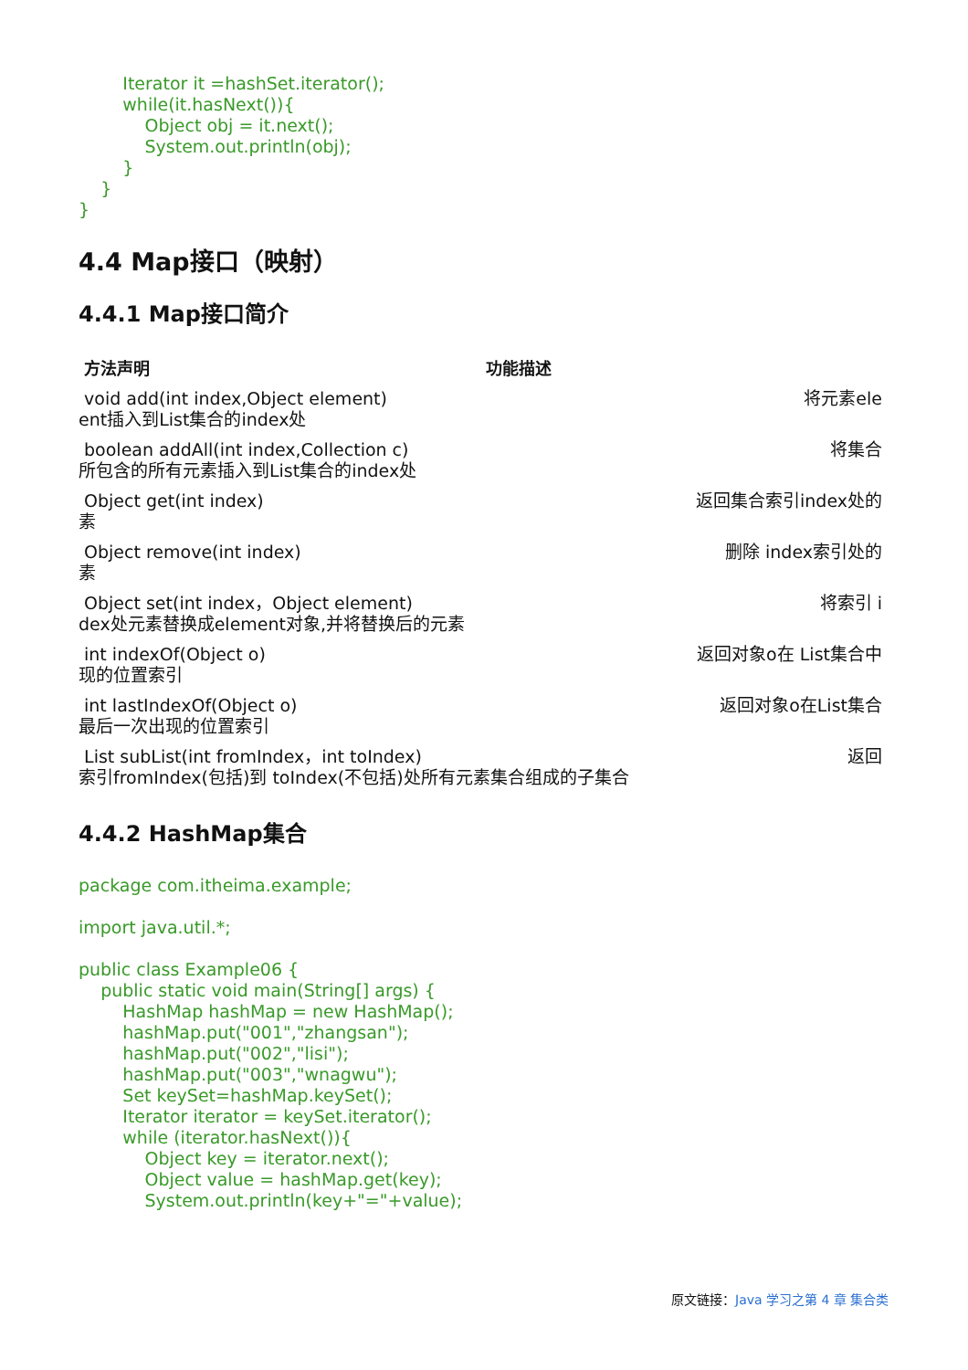Iterator it =hashSet.iterator();
        while(it.hasNext()){
            Object obj = it.next();
            System.out.println(obj);
        }
    }
}
4.4 Map接口（映射）
4.4.1 Map接口简介
| 方法声明 | 功能描述 |
| --- | --- |
| void add(int index,Object element) 将元素ele ent插入到List集合的index处 | |
| boolean addAll(int index,Collection c) 将集合 所包含的所有元素插入到List集合的index处 | |
| Object get(int index) 返回集合索引index处的 素 | |
| Object remove(int index) 删除 index索引处的 素 | |
| Object set(int index，Object element) 将索引 i dex处元素替换成element对象,并将替换后的元素 | |
| int indexOf(Object o) 返回对象o在 List集合中 现的位置索引 | |
| int lastIndexOf(Object o) 返回对象o在List集合 最后一次出现的位置索引 | |
| List subList(int fromIndex，int toIndex) 返回 索引fromIndex(包括)到 toIndex(不包括)处所有元素集合组成的子集合 | |
4.4.2 HashMap集合
package com.itheima.example;

import java.util.*;

public class Example06 {
    public static void main(String[] args) {
        HashMap hashMap = new HashMap();
        hashMap.put("001","zhangsan");
        hashMap.put("002","lisi");
        hashMap.put("003","wnagwu");
        Set keySet=hashMap.keySet();
        Iterator iterator = keySet.iterator();
        while (iterator.hasNext()){
            Object key = iterator.next();
            Object value = hashMap.get(key);
            System.out.println(key+"="+value);
原文链接：Java 学习之第 4 章 集合类